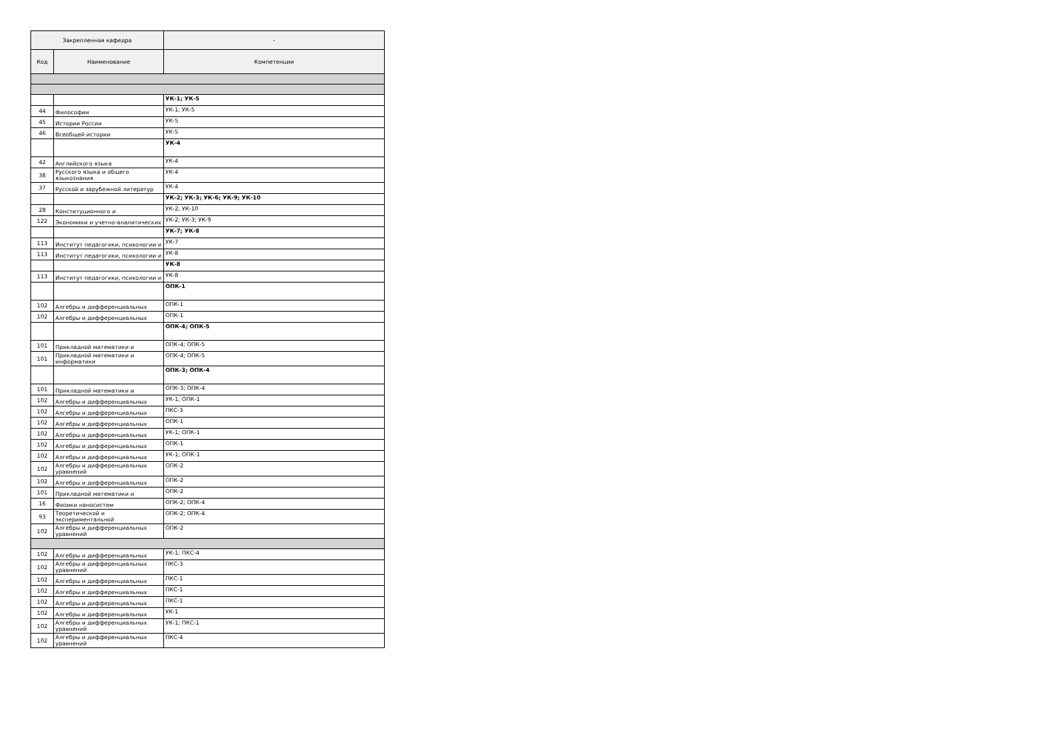| Закрепленная кафедра | | - |
| --- | --- | --- |
| Код | Наименование | Компетенции |
| | | УК-1; УК-5 |
| 44 | Философии | УК-1; УК-5 |
| 45 | Истории России | УК-5 |
| 46 | Всеобщей истории | УК-5 |
| | | УК-4 |
| 42 | Английского языка | УК-4 |
| 38 | Русского языка и общего языкознания | УК-4 |
| 37 | Русской и зарубежной литератур | УК-4 |
| | | УК-2; УК-3; УК-6; УК-9; УК-10 |
| 28 | Конституционного и | УК-2; УК-10 |
| 122 | Экономики и учетно-аналитических | УК-2; УК-3; УК-9 |
| | | УК-7; УК-8 |
| 113 | Институт педагогики, психологии и | УК-7 |
| 113 | Институт педагогики, психологии и | УК-8 |
| | | УК-8 |
| 113 | Институт педагогики, психологии и | УК-8 |
| | | ОПК-1 |
| 102 | Алгебры и дифференциальных | ОПК-1 |
| 102 | Алгебры и дифференциальных | ОПК-1 |
| | | ОПК-4; ОПК-5 |
| 101 | Прикладной математики и | ОПК-4; ОПК-5 |
| 101 | Прикладной математики и информатики | ОПК-4; ОПК-5 |
| | | ОПК-3; ОПК-4 |
| 101 | Прикладной математики и | ОПК-3; ОПК-4 |
| 102 | Алгебры и дифференциальных | УК-1; ОПК-1 |
| 102 | Алгебры и дифференциальных | ПКС-3 |
| 102 | Алгебры и дифференциальных | ОПК-1 |
| 102 | Алгебры и дифференциальных | УК-1; ОПК-1 |
| 102 | Алгебры и дифференциальных | ОПК-1 |
| 102 | Алгебры и дифференциальных | УК-1; ОПК-1 |
| 102 | Алгебры и дифференциальных уравнений | ОПК-2 |
| 102 | Алгебры и дифференциальных | ОПК-2 |
| 101 | Прикладной математики и | ОПК-2 |
| 16 | Физики наносистем | ОПК-2; ОПК-4 |
| 93 | Теоретической и экспериментальной | ОПК-2; ОПК-4 |
| 102 | Алгебры и дифференциальных уравнений | ОПК-2 |
| 102 | Алгебры и дифференциальных | УК-1; ПКС-4 |
| 102 | Алгебры и дифференциальных уравнений | ПКС-3 |
| 102 | Алгебры и дифференциальных | ПКС-1 |
| 102 | Алгебры и дифференциальных | ПКС-1 |
| 102 | Алгебры и дифференциальных | ПКС-1 |
| 102 | Алгебры и дифференциальных | УК-1 |
| 102 | Алгебры и дифференциальных уравнений | УК-1; ПКС-1 |
| 102 | Алгебры и дифференциальных уравнений | ПКС-4 |